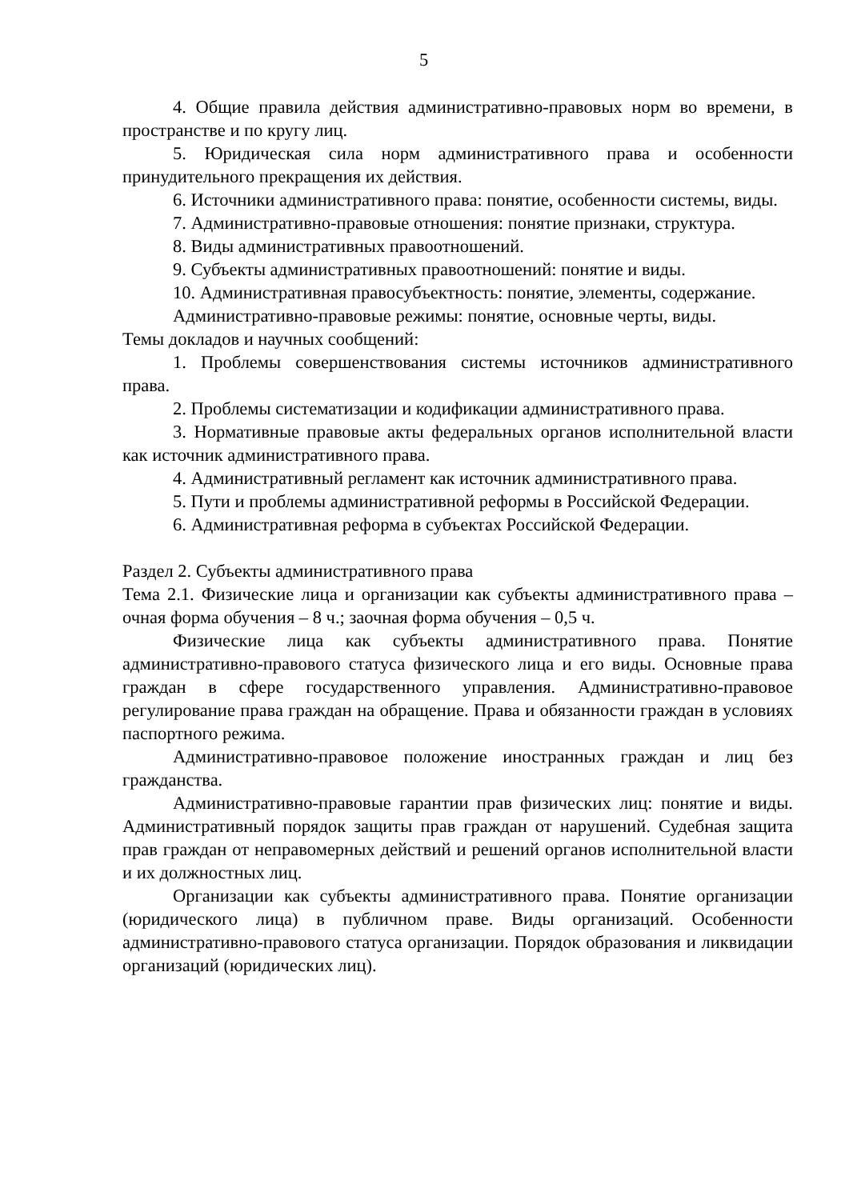5
4. Общие правила действия административно-правовых норм во времени, в пространстве и по кругу лиц.
5. Юридическая сила норм административного права и особенности принудительного прекращения их действия.
6. Источники административного права: понятие, особенности системы, виды.
7. Административно-правовые отношения: понятие признаки, структура.
8. Виды административных правоотношений.
9. Субъекты административных правоотношений: понятие и виды.
10. Административная правосубъектность: понятие, элементы, содержание.
Административно-правовые режимы: понятие, основные черты, виды.
Темы докладов и научных сообщений:
1. Проблемы совершенствования системы источников административного права.
2. Проблемы систематизации и кодификации административного права.
3. Нормативные правовые акты федеральных органов исполнительной власти как источник административного права.
4. Административный регламент как источник административного права.
5. Пути и проблемы административной реформы в Российской Федерации.
6. Административная реформа в субъектах Российской Федерации.
Раздел 2. Субъекты административного права
Тема 2.1. Физические лица и организации как субъекты административного права – очная форма обучения – 8 ч.; заочная форма обучения – 0,5 ч.
Физические лица как субъекты административного права. Понятие административно-правового статуса физического лица и его виды. Основные права граждан в сфере государственного управления. Административно-правовое регулирование права граждан на обращение. Права и обязанности граждан в условиях паспортного режима.
Административно-правовое положение иностранных граждан и лиц без гражданства.
Административно-правовые гарантии прав физических лиц: понятие и виды. Административный порядок защиты прав граждан от нарушений. Судебная защита прав граждан от неправомерных действий и решений органов исполнительной власти и их должностных лиц.
Организации как субъекты административного права. Понятие организации (юридического лица) в публичном праве. Виды организаций. Особенности административно-правового статуса организации. Порядок образования и ликвидации организаций (юридических лиц).